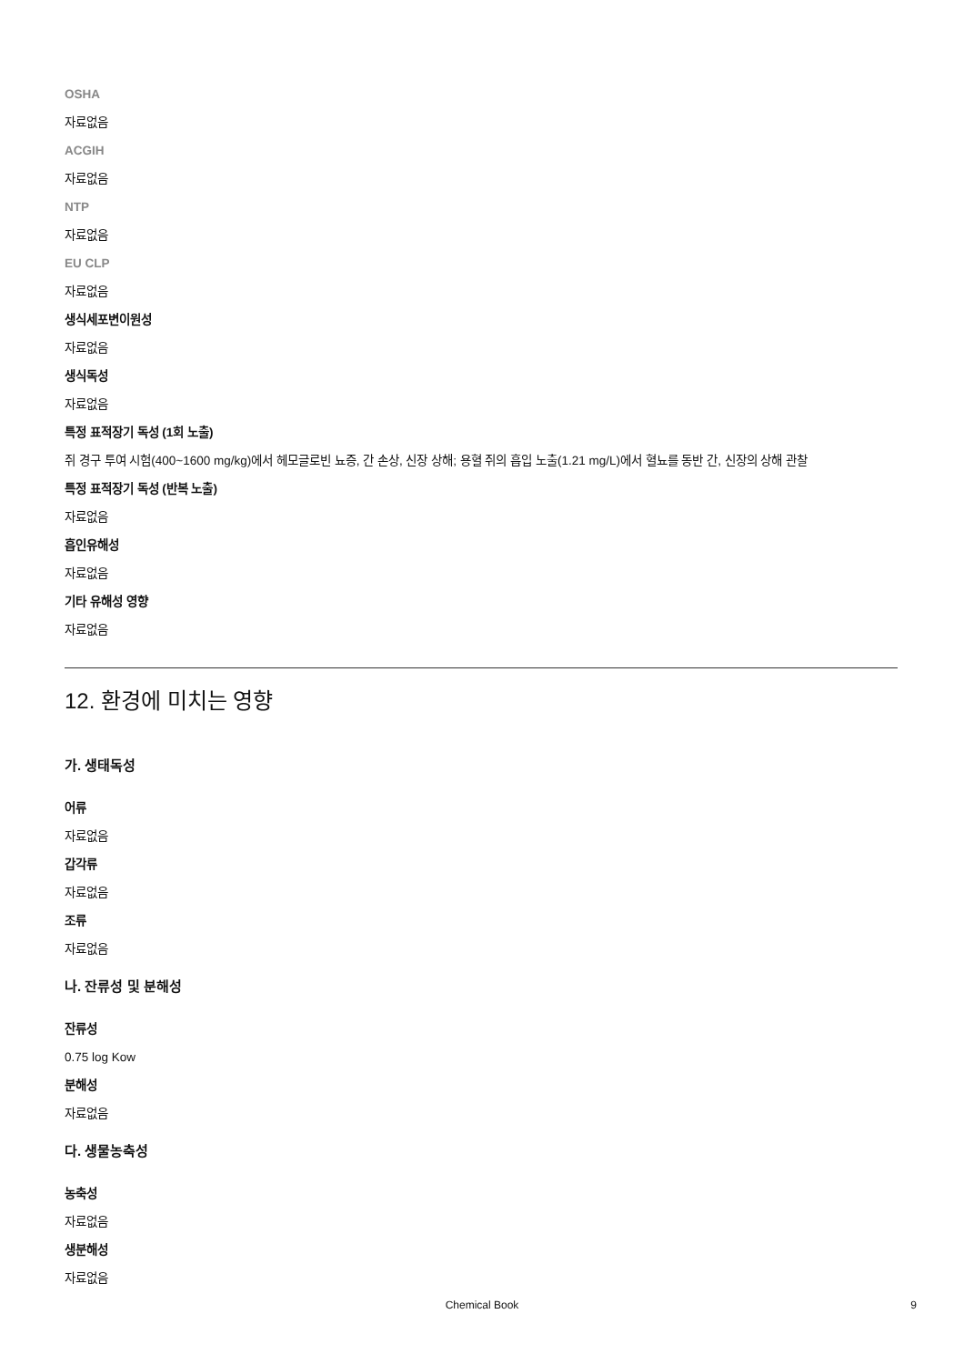OSHA
자료없음
ACGIH
자료없음
NTP
자료없음
EU CLP
자료없음
생식세포변이원성
자료없음
생식독성
자료없음
특정 표적장기 독성 (1회 노출)
쥐 경구 투여 시험(400~1600 mg/kg)에서 헤모글로빈 뇨증, 간 손상, 신장 상해; 용혈 쥐의 흡입 노출(1.21 mg/L)에서 혈뇨를 동반 간, 신장의 상해 관찰
특정 표적장기 독성 (반복 노출)
자료없음
흡인유해성
자료없음
기타 유해성 영향
자료없음
12. 환경에 미치는 영향
가. 생태독성
어류
자료없음
갑각류
자료없음
조류
자료없음
나. 잔류성 및 분해성
잔류성
0.75 log Kow
분해성
자료없음
다. 생물농축성
농축성
자료없음
생분해성
자료없음
Chemical Book 9